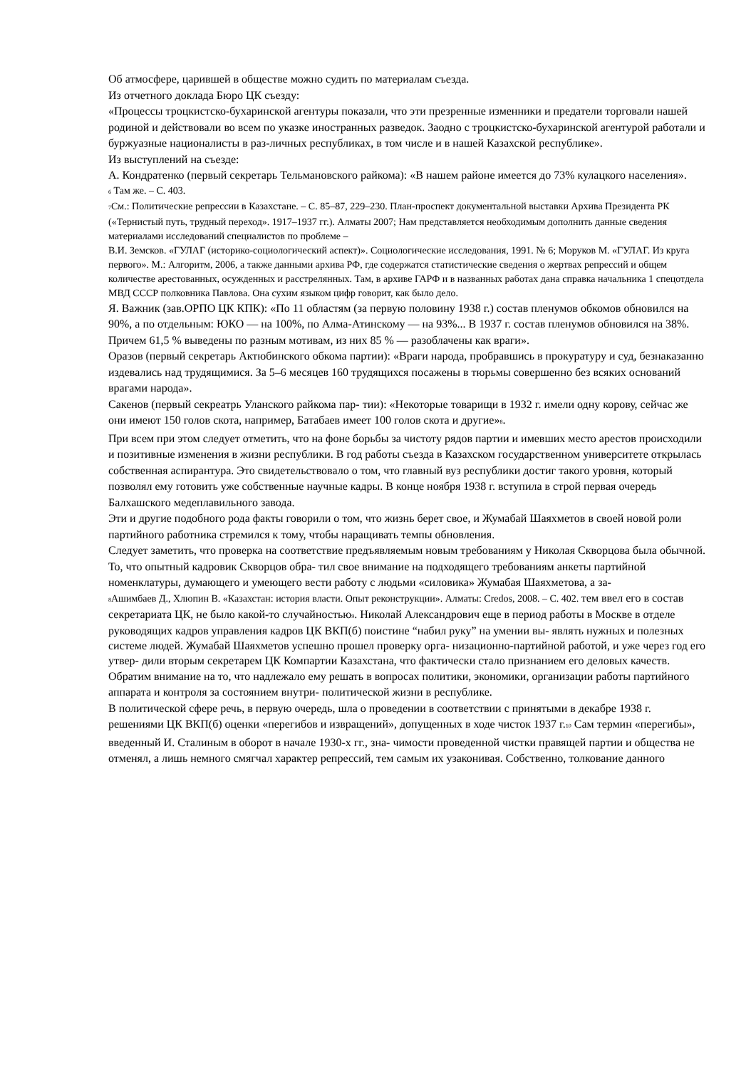Об атмосфере, царившей в обществе можно судить по материалам съезда.
Из отчетного доклада Бюро ЦК съезду:
«Процессы троцкистско-бухаринской агентуры показали, что эти презренные изменники и предатели торговали нашей родиной и действовали во всем по указке иностранных разведок. Заодно с троцкистско-бухаринской агентурой работали и буржуазные националисты в раз-личных республиках, в том числе и в нашей Казахской республике».
Из выступлений на съезде:
А. Кондратенко (первый секретарь Тельмановского райкома): «В нашем районе имеется до 73% кулацкого населения».
6 Там же. – С. 403.
7 См.: Политические репрессии в Казахстане. – С. 85–87, 229–230. План-проспект документальной выставки Архива Президента РК («Тернистый путь, трудный переход». 1917–1937 гг.). Алматы 2007; Нам представляется необходимым дополнить данные сведения материалами исследований специалистов по проблеме –
В.И. Земсков. «ГУЛАГ (историко-социологический аспект)». Социологические исследования, 1991. № 6; Моруков М. «ГУЛАГ. Из круга первого». М.: Алгоритм, 2006, а также данными архива РФ, где содержатся статистические сведения о жертвах репрессий и общем количестве арестованных, осужденных и расстрелянных. Там, в архиве ГАРФ и в названных работах дана справка начальника 1 спецотдела МВД СССР полковника Павлова. Она сухим языком цифр говорит, как было дело.
Я. Важник (зав.ОРПО ЦК КПК): «По 11 областям (за первую половину 1938 г.) состав пленумов обкомов обновился на 90%, а по отдельным: ЮКО — на 100%, по Алма-Атинскому — на 93%... В 1937 г. состав пленумов обновился на 38%. Причем 61,5 % выведены по разным мотивам, из них 85 % — разоблачены как враги».
Оразов (первый секретарь Актюбинского обкома партии): «Враги народа, пробравшись в прокуратуру и суд, безнаказанно издевались над трудящимися. За 5–6 месяцев 160 трудящихся посажены в тюрьмы совершенно без всяких оснований врагами народа».
Сакенов (первый секреатрь Уланского райкома пар- тии): «Некоторые товарищи в 1932 г. имели одну корову, сейчас же они имеют 150 голов скота, например, Батабаев имеет 100 голов скота и другие»8.
При всем при этом следует отметить, что на фоне борьбы за чистоту рядов партии и имевших место арестов происходили и позитивные изменения в жизни республики. В год работы съезда в Казахском государственном университете открылась собственная аспирантура. Это свидетельствовало о том, что главный вуз республики достиг такого уровня, который позволял ему готовить уже собственные научные кадры. В конце ноября 1938 г. вступила в строй первая очередь Балхашского медеплавильного завода.
Эти и другие подобного рода факты говорили о том, что жизнь берет свое, и Жумабай Шаяхметов в своей новой роли партийного работника стремился к тому, чтобы наращивать темпы обновления.
Следует заметить, что проверка на соответствие предъявляемым новым требованиям у Николая Скворцова была обычной. То, что опытный кадровик Скворцов обра- тил свое внимание на подходящего требованиям анкеты партийной номенклатуры, думающего и умеющего вести работу с людьми «силовика» Жумабая Шаяхметова, а за-
8 Ашимбаев Д., Хлюпин В. «Казахстан: история власти. Опыт реконструкции». Алматы: Credos, 2008. – С. 402. тем ввел его в состав секретариата ЦК, не было какой-то случайностью9. Николай Александрович еще в период работы в Москве в отделе руководящих кадров управления кадров ЦК ВКП(б) поистине “набил руку” на умении вы- являть нужных и полезных системе людей. Жумабай Шаяхметов успешно прошел проверку орга- низационно-партийной работой, и уже через год его утвер- дили вторым секретарем ЦК Компартии Казахстана, что фактически стало признанием его деловых качеств.
Обратим внимание на то, что надлежало ему решать в вопросах политики, экономики, организации работы партийного аппарата и контроля за состоянием внутри- политической жизни в республике.
В политической сфере речь, в первую очередь, шла о проведении в соответствии с принятыми в декабре 1938 г. решениями ЦК ВКП(б) оценки «перегибов и извращений», допущенных в ходе чисток 1937 г.10 Сам термин «перегибы», введенный И. Сталиным в оборот в начале 1930-х гг., зна- чимости проведенной чистки правящей партии и общества не отменял, а лишь немного смягчал характер репрессий, тем самым их узаконивая. Собственно, толкование данного